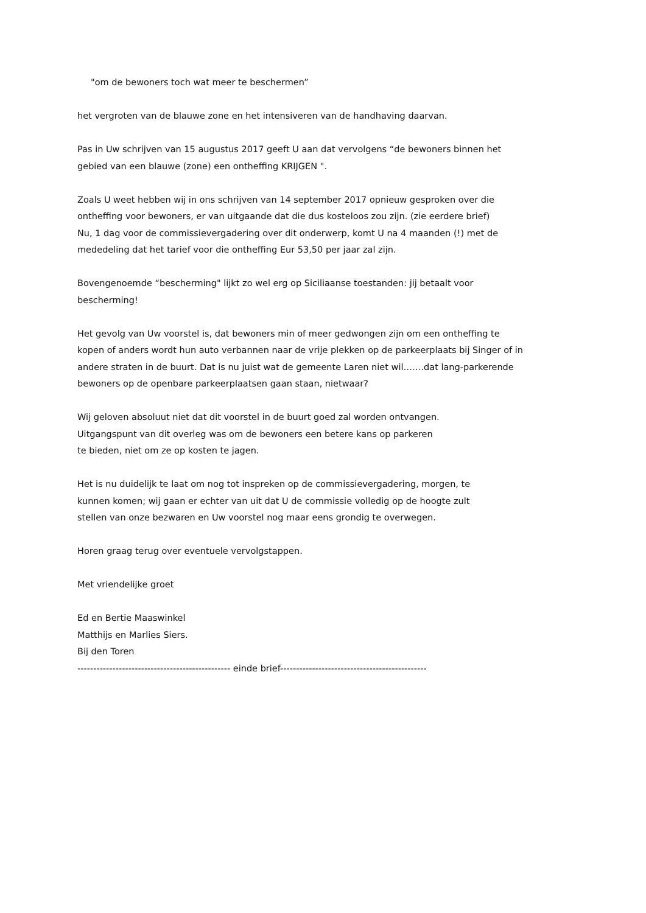"om de bewoners toch wat meer te beschermen”
het vergroten van de blauwe zone en het intensiveren van de handhaving daarvan.
Pas in Uw schrijven van 15 augustus 2017 geeft U aan dat vervolgens “de bewoners binnen het
gebied van een blauwe (zone) een ontheffing KRIJGEN ".
Zoals U weet hebben wij in ons schrijven van 14 september 2017 opnieuw gesproken over die
ontheffing voor bewoners, er van uitgaande dat die dus kosteloos zou zijn. (zie eerdere brief)
Nu, 1 dag voor de commissievergadering over dit onderwerp, komt U na 4 maanden (!) met de
mededeling dat het tarief voor die ontheffing Eur 53,50 per jaar zal zijn.
Bovengenoemde “bescherming" lijkt zo wel erg op Siciliaanse toestanden: jij betaalt voor
bescherming!
Het gevolg van Uw voorstel is, dat bewoners min of meer gedwongen zijn om een ontheffing te
kopen of anders wordt hun auto verbannen naar de vrije plekken op de parkeerplaats bij Singer of in
andere straten in de buurt. Dat is nu juist wat de gemeente Laren niet wil…….dat lang-parkerende
bewoners op de openbare parkeerplaatsen gaan staan, nietwaar?
Wij geloven absoluut niet dat dit voorstel in de buurt goed zal worden ontvangen.
Uitgangspunt van dit overleg was om de bewoners een betere kans op parkeren
te bieden, niet om ze op kosten te jagen.
Het is nu duidelijk te laat om nog tot inspreken op de commissievergadering, morgen, te
kunnen komen; wij gaan er echter van uit dat U de commissie volledig op de hoogte zult
stellen van onze bezwaren en Uw voorstel nog maar eens grondig te overwegen.
Horen graag terug over eventuele vervolgstappen.
Met vriendelijke groet
Ed en Bertie Maaswinkel
Matthijs en Marlies Siers.
Bij den Toren
------------------------------------------------ einde brief----------------------------------------------